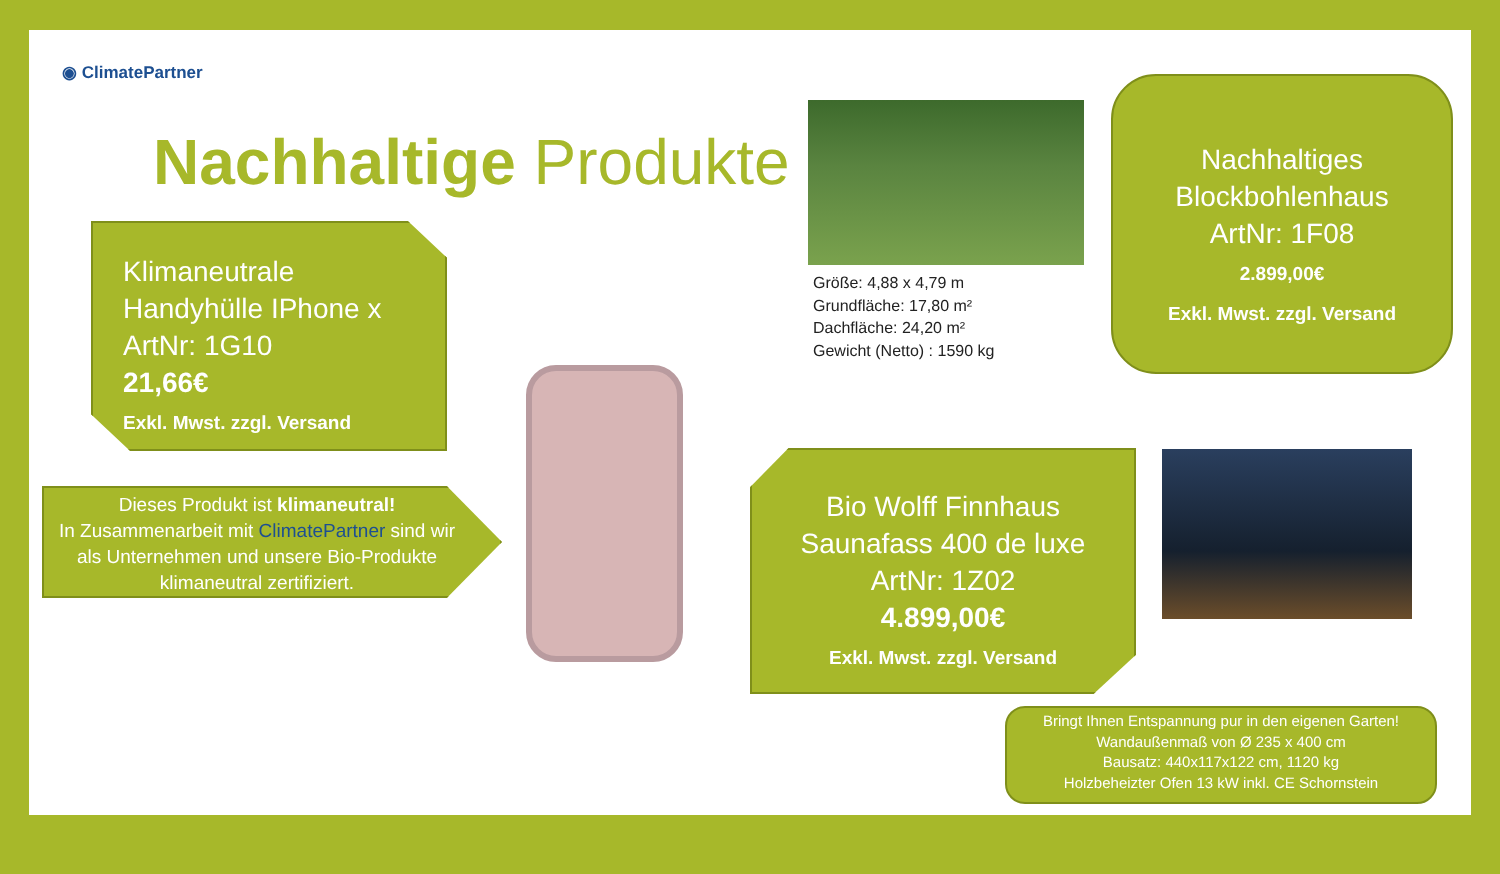◉ ClimatePartner
Nachhaltige Produkte
Klimaneutrale Handyhülle IPhone x
ArtNr: 1G10
21,66€
Exkl. Mwst. zzgl. Versand
Dieses Produkt ist klimaneutral!
In Zusammenarbeit mit ClimatePartner sind wir als Unternehmen und unsere Bio-Produkte klimaneutral zertifiziert.
Größe: 4,88 x 4,79 m
Grundfläche: 17,80 m²
Dachfläche: 24,20 m²
Gewicht (Netto) : 1590 kg
Nachhaltiges Blockbohlenhaus
ArtNr: 1F08
2.899,00€
Exkl. Mwst. zzgl. Versand
Bio Wolff Finnhaus Saunafass 400 de luxe
ArtNr: 1Z02
4.899,00€
Exkl. Mwst. zzgl. Versand
Bringt Ihnen Entspannung pur in den eigenen Garten!
Wandaußenmaß von Ø 235 x 400 cm
Bausatz: 440x117x122 cm, 1120 kg
Holzbeheizter Ofen 13 kW inkl. CE Schornstein